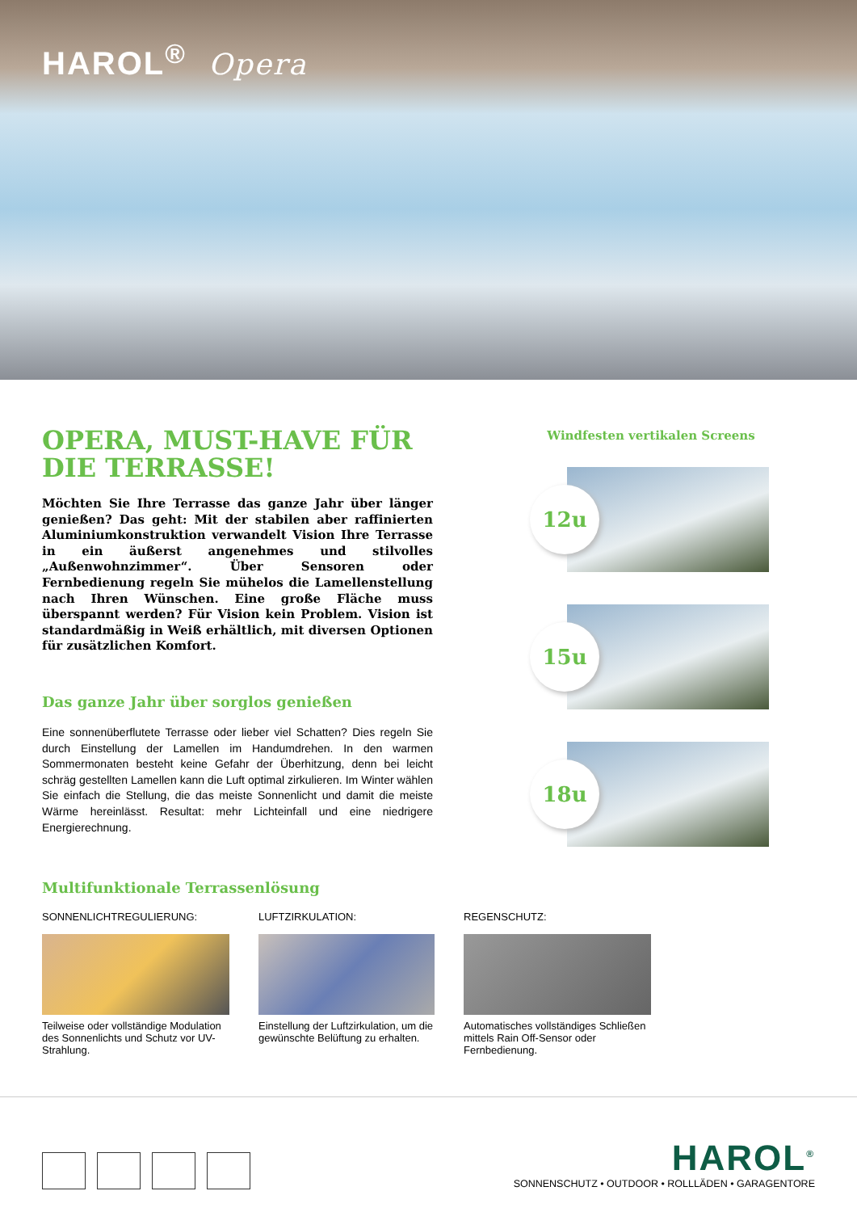HAROL<sup>®</sup> Opera
OPERA, MUST-HAVE FÜR DIE TERRASSE!
Möchten Sie Ihre Terrasse das ganze Jahr über länger genießen? Das geht: Mit der stabilen aber raffinierten Aluminiumkonstruktion verwandelt Vision Ihre Terrasse in ein äußerst angenehmes und stilvolles „Außenwohnzimmer“. Über Sensoren oder Fernbedienung regeln Sie mühelos die Lamellenstellung nach Ihren Wünschen. Eine große Fläche muss überspannt werden? Für Vision kein Problem. Vision ist standardmäßig in Weiß erhältlich, mit diversen Optionen für zusätzlichen Komfort.
Das ganze Jahr über sorglos genießen
Eine sonnenüberflutete Terrasse oder lieber viel Schatten? Dies regeln Sie durch Einstellung der Lamellen im Handumdrehen. In den warmen Sommermonaten besteht keine Gefahr der Überhitzung, denn bei leicht schräg gestellten Lamellen kann die Luft optimal zirkulieren. Im Winter wählen Sie einfach die Stellung, die das meiste Sonnenlicht und damit die meiste Wärme hereinlässt. Resultat: mehr Lichteinfall und eine niedrigere Energierechnung.
Windfesten vertikalen Screens
12u
15u
18u
Multifunktionale Terrassenlösung
SONNENLICHTREGULIERUNG:
Teilweise oder vollständige Modulation des Sonnenlichts und Schutz vor UV-Strahlung.
LUFTZIRKULATION:
Einstellung der Luftzirkulation, um die gewünschte Belüftung zu erhalten.
REGENSCHUTZ:
Automatisches vollständiges Schließen mittels Rain Off-Sensor oder Fernbedienung.
HAROL<sup>®</sup>
SONNENSCHUTZ • OUTDOOR • ROLLLÄDEN • GARAGENTORE